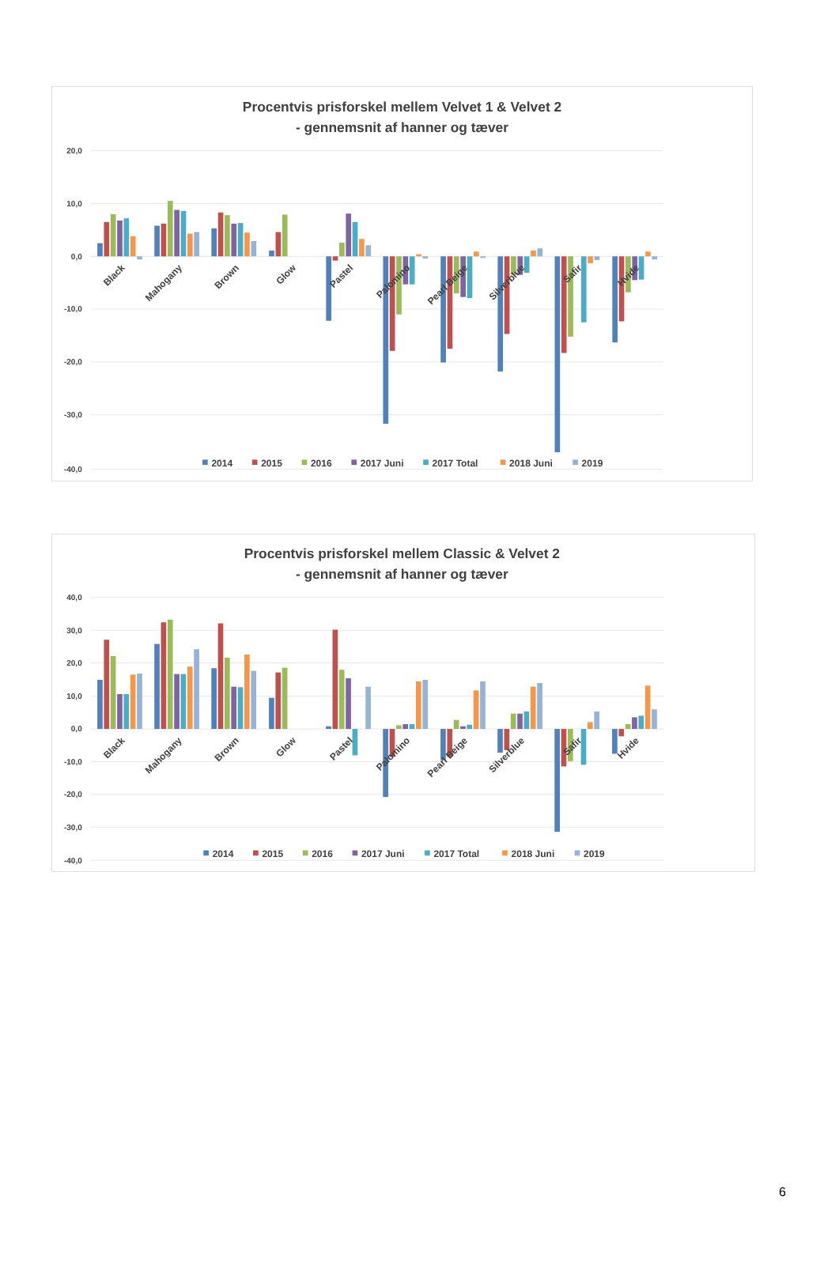Procentvis prisforskel mellem Velvet 1 & Velvet 2
- gennemsnit af hanner og tæver
20,0
10,0
0,0
-10,0
-20,0
-30,0
-40,0
Black
Mahogany
Brown
Glow
Pastel
Palomino
Pearl Beige
Silverblue
Safir
Hvide
2014
2015
2016
2017 Juni
2017 Total
2018 Juni
2019
Procentvis prisforskel mellem Classic & Velvet 2
- gennemsnit af hanner og tæver
40,0
30,0
20,0
10,0
0,0
-10,0
-20,0
-30,0
-40,0
Black
Mahogany
Brown
Glow
Pastel
Palomino
Pearl Beige
Silverblue
Safir
Hvide
2014
2015
2016
2017 Juni
2017 Total
2018 Juni
2019
6